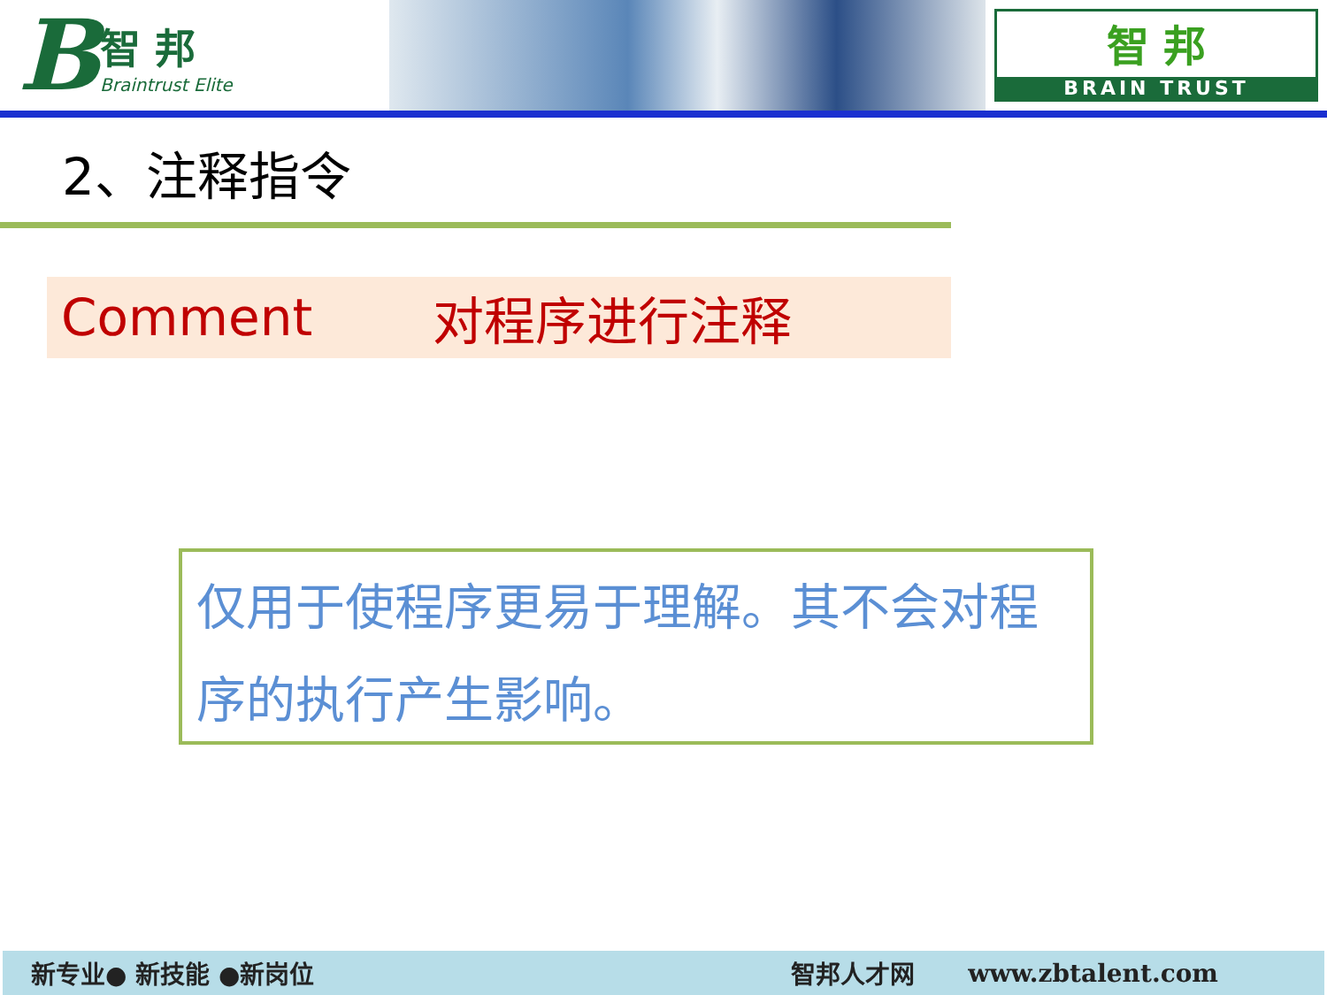B
智 邦
Braintrust Elite
智 邦
BRAIN TRUST
2、注释指令
Comment 对程序进行注释
仅用于使程序更易于理解。其不会对程序的执行产生影响。
新专业● 新技能 ●新岗位 智邦人才网 www.zbtalent.com